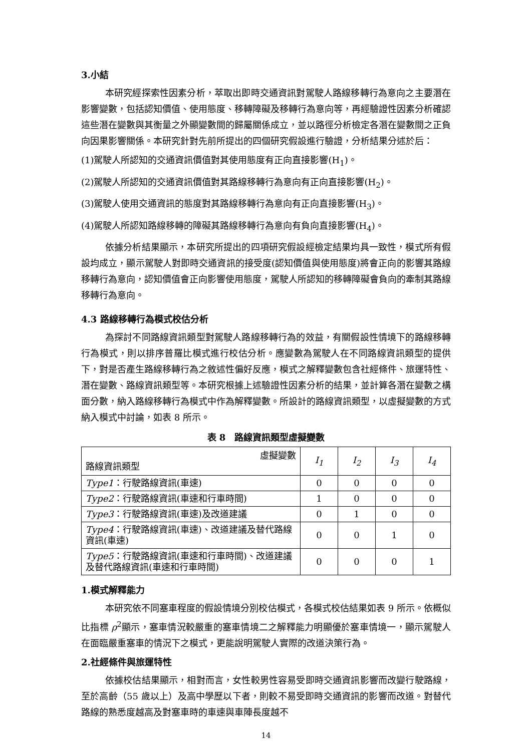3.小結
本研究經探索性因素分析，萃取出即時交通資訊對駕駛人路線移轉行為意向之主要潛在影響變數，包括認知價值、使用態度、移轉障礙及移轉行為意向等，再經驗證性因素分析確認這些潛在變數與其衡量之外顯變數間的歸屬關係成立，並以路徑分析檢定各潛在變數間之正負向因果影響關係。本研究針對先前所提出的四個研究假設進行驗證，分析結果分述於后：
(1)駕駛人所認知的交通資訊價值對其使用態度有正向直接影響(H<sub>1</sub>)。
(2)駕駛人所認知的交通資訊價值對其路線移轉行為意向有正向直接影響(H<sub>2</sub>)。
(3)駕駛人使用交通資訊的態度對其路線移轉行為意向有正向直接影響(H<sub>3</sub>)。
(4)駕駛人所認知路線移轉的障礙其路線移轉行為意向有負向直接影響(H<sub>4</sub>)。
依據分析結果顯示，本研究所提出的四項研究假設經檢定結果均具一致性，模式所有假設均成立，顯示駕駛人對即時交通資訊的接受度(認知價值與使用態度)將會正向的影響其路線移轉行為意向，認知價值會正向影響使用態度，駕駛人所認知的移轉障礙會負向的牽制其路線移轉行為意向。
4.3 路線移轉行為模式校估分析
為探討不同路線資訊類型對駕駛人路線移轉行為的效益，有關假設性情境下的路線移轉行為模式，則以排序普羅比模式進行校估分析。應變數為駕駛人在不同路線資訊類型的提供下，對是否產生路線移轉行為之敘述性偏好反應，模式之解釋變數包含社經條件、旅運特性、潛在變數、路線資訊類型等。本研究根據上述驗證性因素分析的結果，並計算各潛在變數之構面分數，納入路線移轉行為模式中作為解釋變數。所設計的路線資訊類型，以虛擬變數的方式納入模式中討論，如表 8 所示。
表 8　路線資訊類型虛擬變數
| 虛擬變數 路線資訊類型 | I<sub>1</sub> | I<sub>2</sub> | I<sub>3</sub> | I<sub>4</sub> |
| --- | --- | --- | --- | --- |
| Type1 ：行駛路線資訊(車速) | 0 | 0 | 0 | 0 |
| Type2 ：行駛路線資訊(車速和行車時間) | 1 | 0 | 0 | 0 |
| Type3 ：行駛路線資訊(車速)及改道建議 | 0 | 1 | 0 | 0 |
| Type4 ：行駛路線資訊(車速)、改道建議及替代路線資訊(車速) | 0 | 0 | 1 | 0 |
| Type5 ：行駛路線資訊(車速和行車時間)、改道建議及替代路線資訊(車速和行車時間) | 0 | 0 | 0 | 1 |
1.模式解釋能力
本研究依不同塞車程度的假設情境分別校估模式，各模式校估結果如表 9 所示。依概似比指標 ρ<sup>2</sup>顯示，塞車情況較嚴重的塞車情境二之解釋能力明顯優於塞車情境一，顯示駕駛人在面臨嚴重塞車的情況下之模式，更能說明駕駛人實際的改道決策行為。
2.社經條件與旅運特性
依據校估結果顯示，相對而言，女性較男性容易受即時交通資訊影響而改變行駛路線，至於高齡（55 歲以上）及高中學歷以下者，則較不易受即時交通資訊的影響而改道。對替代路線的熟悉度越高及對塞車時的車速與車陣長度越不
14